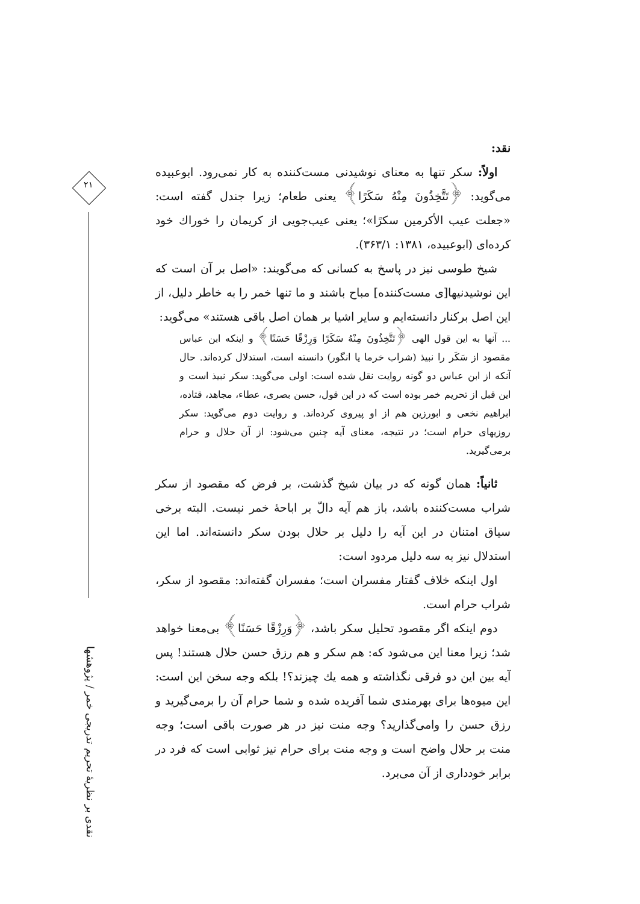۲۱
نقدی بر نظریهٔ تحریم تدریجی خمر / پژوهشها
نقد:
اولاً: سکر تنها به معنای نوشیدنی مست‌کننده به کار نمی‌رود. ابوعبیده می‌گوید: ﴿تَتَّخِذُونَ مِنْهُ سَكَرًا﴾ یعنی طعام؛ زیرا جندل گفته است: «جعلت عیب الأکرمین سکرًا»؛ یعنی عیب‌جویی از کریمان را خوراك خود کرده‌ای (ابوعبیده، ۱۳۸۱: ۳۶۳/۱).
شیخ طوسی نیز در پاسخ به کسانی که می‌گویند: «اصل بر آن است که این نوشیدنیها[ی مست‌کننده] مباح باشند و ما تنها خمر را به خاطر دلیل، از این اصل برکنار دانسته‌ایم و سایر اشیا بر همان اصل باقی هستند» می‌گوید:
... آنها به این قول الهی ﴿تَتَّخِذُونَ مِنْهُ سَكَرًا وَرِزْقًا حَسَنًا﴾ و اینکه ابن عباس مقصود از سَکَر را نبیذ (شراب خرما یا انگور) دانسته است، استدلال کرده‌اند. حال آنکه از ابن عباس دو گونه روایت نقل شده است: اولی می‌گوید: سکر نبیذ است و این قبل از تحریم خمر بوده است که در این قول، حسن بصری، عطاء، مجاهد، قتاده، ابراهیم نخعی و ابورزین هم از او پیروی کرده‌اند. و روایت دوم می‌گوید: سکر روزیهای حرام است؛ در نتیجه، معنای آیه چنین می‌شود: از آن حلال و حرام برمی‌گیرید.
ثانیاً: همان گونه که در بیان شیخ گذشت، بر فرض که مقصود از سکر شراب مست‌کننده باشد، باز هم آیه دالّ بر اباحهٔ خمر نیست. البته برخی سیاق امتنان در این آیه را دلیل بر حلال بودن سکر دانسته‌اند. اما این استدلال نیز به سه دلیل مردود است:
اول اینکه خلاف گفتار مفسران است؛ مفسران گفته‌اند: مقصود از سکر، شراب حرام است.
دوم اینکه اگر مقصود تحلیل سکر باشد، ﴿وَرِزْقًا حَسَنًا﴾ بی‌معنا خواهد شد؛ زیرا معنا این می‌شود که: هم سکر و هم رزق حسن حلال هستند! پس آیه بین این دو فرقی نگذاشته و همه یك چیزند؟! بلکه وجه سخن این است: این میوه‌ها برای بهرمندی شما آفریده شده و شما حرام آن را برمی‌گیرید و رزق حسن را وامی‌گذارید؟ وجه منت نیز در هر صورت باقی است؛ وجه منت بر حلال واضح است و وجه منت برای حرام نیز ثوابی است که فرد در برابر خودداری از آن می‌برد.